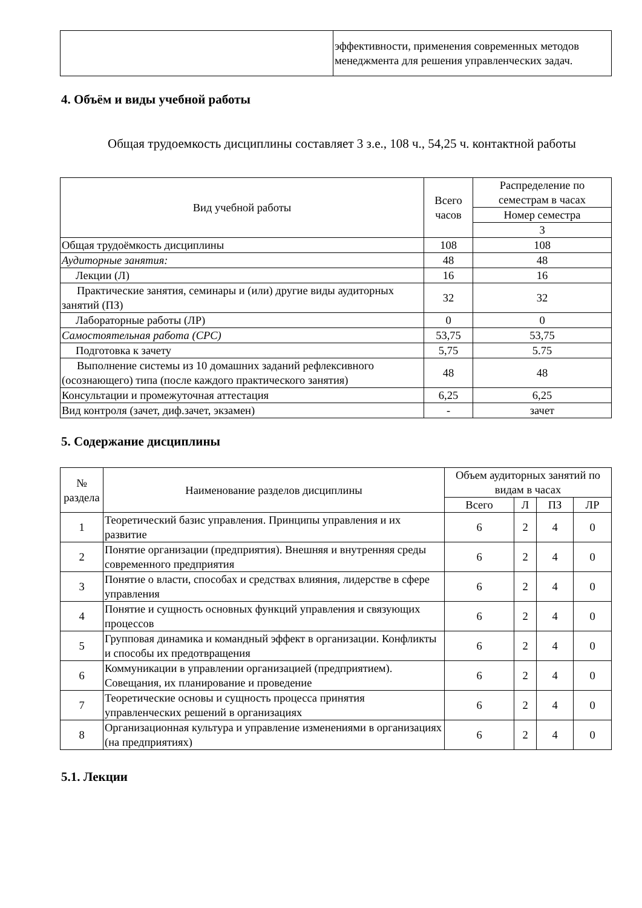| | эффективности, применения современных методов менеджмента для решения управленческих задач. |
4. Объём и виды учебной работы
Общая трудоемкость дисциплины составляет 3 з.е., 108 ч., 54,25 ч. контактной работы
| Вид учебной работы | Всего часов | Распределение по семестрам в часах |
| --- | --- | --- |
| | | Номер семестра |
| | | 3 |
| Общая трудоёмкость дисциплины | 108 | 108 |
| Аудиторные занятия: | 48 | 48 |
| Лекции (Л) | 16 | 16 |
| Практические занятия, семинары и (или) другие виды аудиторных занятий (ПЗ) | 32 | 32 |
| Лабораторные работы (ЛР) | 0 | 0 |
| Самостоятельная работа (СРС) | 53,75 | 53,75 |
| Подготовка к зачету | 5,75 | 5.75 |
| Выполнение системы из 10 домашних заданий рефлексивного (осознающего) типа (после каждого практического занятия) | 48 | 48 |
| Консультации и промежуточная аттестация | 6,25 | 6,25 |
| Вид контроля (зачет, диф.зачет, экзамен) | - | зачет |
5. Содержание дисциплины
| № раздела | Наименование разделов дисциплины | Объем аудиторных занятий по видам в часах | | | |
| --- | --- | --- | --- | --- | --- |
| | | Всего | Л | ПЗ | ЛР |
| 1 | Теоретический базис управления. Принципы управления и их развитие | 6 | 2 | 4 | 0 |
| 2 | Понятие организации (предприятия). Внешняя и внутренняя среды современного предприятия | 6 | 2 | 4 | 0 |
| 3 | Понятие о власти, способах и средствах влияния, лидерстве в сфере управления | 6 | 2 | 4 | 0 |
| 4 | Понятие и сущность основных функций управления и связующих процессов | 6 | 2 | 4 | 0 |
| 5 | Групповая динамика и командный эффект в организации. Конфликты и способы их предотвращения | 6 | 2 | 4 | 0 |
| 6 | Коммуникации в управлении организацией (предприятием). Совещания, их планирование и проведение | 6 | 2 | 4 | 0 |
| 7 | Теоретические основы и сущность процесса принятия управленческих решений в организациях | 6 | 2 | 4 | 0 |
| 8 | Организационная культура и управление изменениями в организациях (на предприятиях) | 6 | 2 | 4 | 0 |
5.1. Лекции